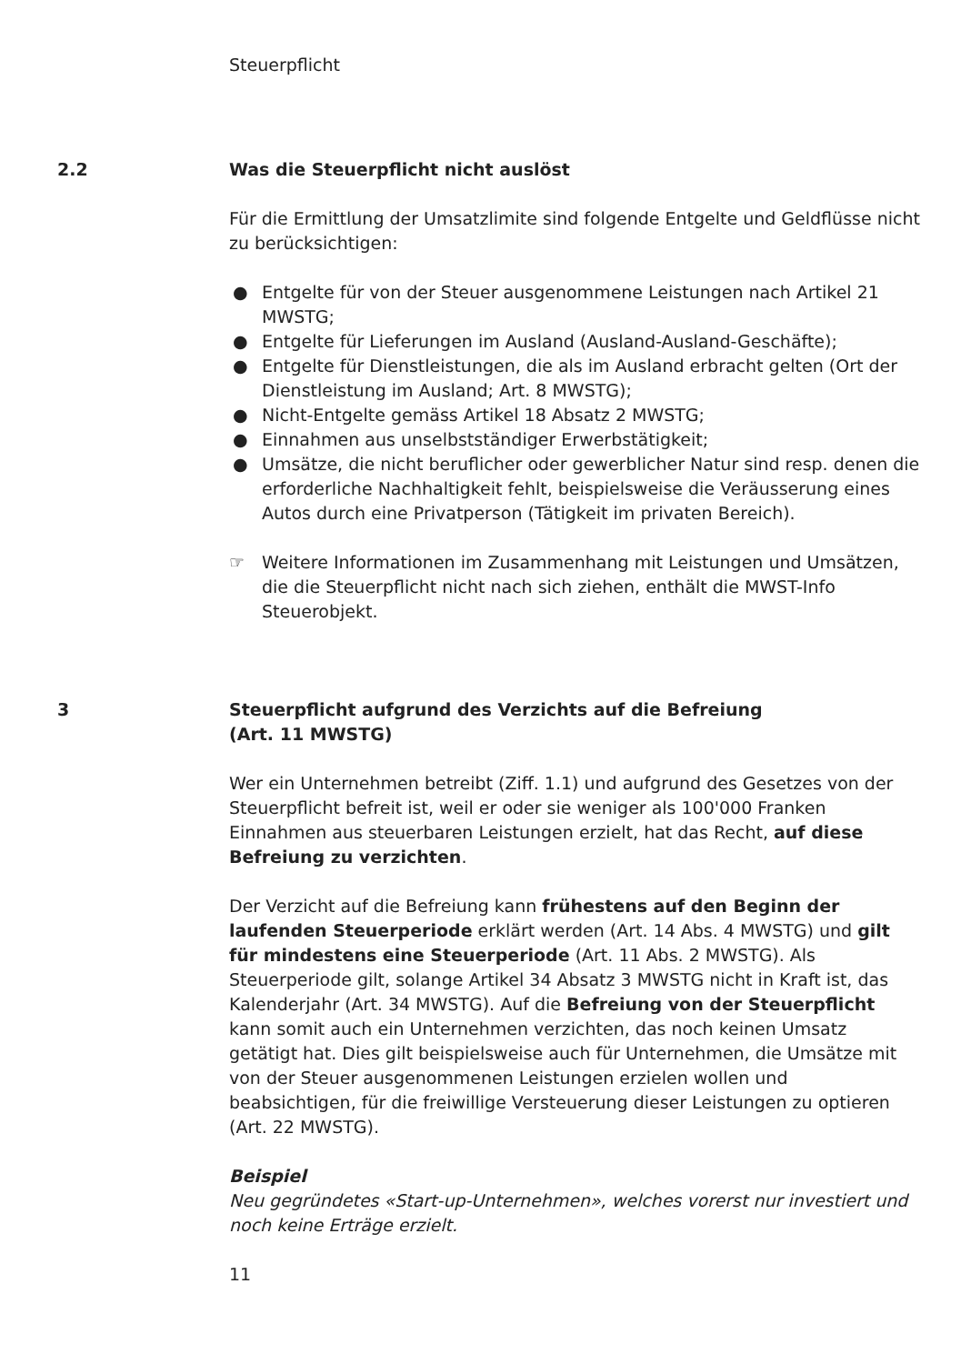Steuerpflicht
2.2
Was die Steuerpflicht nicht auslöst
Für die Ermittlung der Umsatzlimite sind folgende Entgelte und Geldflüsse nicht zu berücksichtigen:
● Entgelte für von der Steuer ausgenommene Leistungen nach Artikel 21 MWSTG;
● Entgelte für Lieferungen im Ausland (Ausland-Ausland-Geschäfte);
● Entgelte für Dienstleistungen, die als im Ausland erbracht gelten (Ort der Dienstleistung im Ausland; Art. 8 MWSTG);
● Nicht-Entgelte gemäss Artikel 18 Absatz 2 MWSTG;
● Einnahmen aus unselbstständiger Erwerbstätigkeit;
● Umsätze, die nicht beruflicher oder gewerblicher Natur sind resp. denen die erforderliche Nachhaltigkeit fehlt, beispielsweise die Veräusserung eines Autos durch eine Privatperson (Tätigkeit im privaten Bereich).
☞ Weitere Informationen im Zusammenhang mit Leistungen und Umsätzen, die die Steuerpflicht nicht nach sich ziehen, enthält die MWST-Info Steuerobjekt.
3
Steuerpflicht aufgrund des Verzichts auf die Befreiung
(Art. 11 MWSTG)
Wer ein Unternehmen betreibt (Ziff. 1.1) und aufgrund des Gesetzes von der Steuerpflicht befreit ist, weil er oder sie weniger als 100'000 Franken Einnahmen aus steuerbaren Leistungen erzielt, hat das Recht, auf diese Befreiung zu verzichten.
Der Verzicht auf die Befreiung kann frühestens auf den Beginn der laufenden Steuerperiode erklärt werden (Art. 14 Abs. 4 MWSTG) und gilt für mindestens eine Steuerperiode (Art. 11 Abs. 2 MWSTG). Als Steuerperiode gilt, solange Artikel 34 Absatz 3 MWSTG nicht in Kraft ist, das Kalenderjahr (Art. 34 MWSTG). Auf die Befreiung von der Steuerpflicht kann somit auch ein Unternehmen verzichten, das noch keinen Umsatz getätigt hat. Dies gilt beispielsweise auch für Unternehmen, die Umsätze mit von der Steuer ausgenommenen Leistungen erzielen wollen und beabsichtigen, für die freiwillige Versteuerung dieser Leistungen zu optieren (Art. 22 MWSTG).
Beispiel
Neu gegründetes «Start-up-Unternehmen», welches vorerst nur investiert und noch keine Erträge erzielt.
11